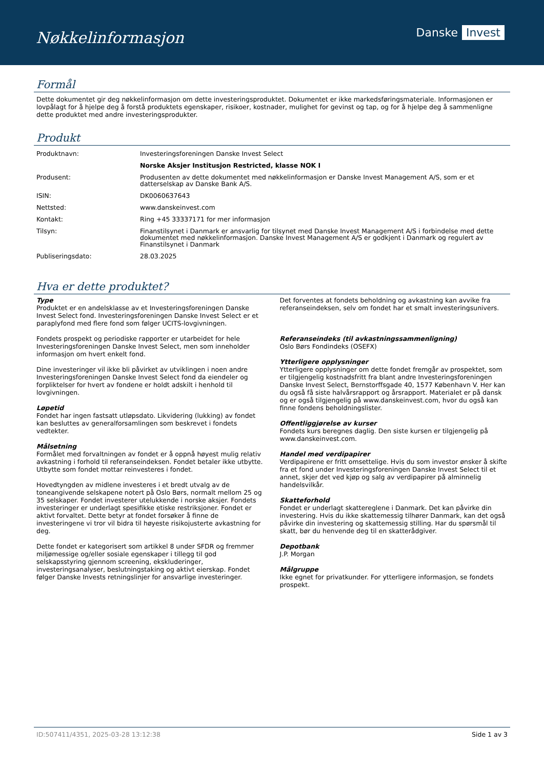Nøkkelinformasjon
Danske Invest
Formål
Dette dokumentet gir deg nøkkelinformasjon om dette investeringsproduktet. Dokumentet er ikke markedsføringsmateriale. Informasjonen er lovpålagt for å hjelpe deg å forstå produktets egenskaper, risikoer, kostnader, mulighet for gevinst og tap, og for å hjelpe deg å sammenligne dette produktet med andre investeringsprodukter.
Produkt
| Produktnavn: | Investeringsforeningen Danske Invest Select |
| | Norske Aksjer Institusjon Restricted, klasse NOK I |
| Produsent: | Produsenten av dette dokumentet med nøkkelinformasjon er Danske Invest Management A/S, som er et datterselskap av Danske Bank A/S. |
| ISIN: | DK0060637643 |
| Nettsted: | www.danskeinvest.com |
| Kontakt: | Ring +45 33337171 for mer informasjon |
| Tilsyn: | Finanstilsynet i Danmark er ansvarlig for tilsynet med Danske Invest Management A/S i forbindelse med dette dokumentet med nøkkelinformasjon. Danske Invest Management A/S er godkjent i Danmark og regulert av Finanstilsynet i Danmark |
| Publiseringsdato: | 28.03.2025 |
Hva er dette produktet?
Type
Produktet er en andelsklasse av et Investeringsforeningen Danske Invest Select fond. Investeringsforeningen Danske Invest Select er et paraplyfond med flere fond som følger UCITS-lovgivningen.
Fondets prospekt og periodiske rapporter er utarbeidet for hele Investeringsforeningen Danske Invest Select, men som inneholder informasjon om hvert enkelt fond.
Dine investeringer vil ikke bli påvirket av utviklingen i noen andre Investeringsforeningen Danske Invest Select fond da eiendeler og forpliktelser for hvert av fondene er holdt adskilt i henhold til lovgivningen.
Løpetid
Fondet har ingen fastsatt utløpsdato. Likvidering (lukking) av fondet kan besluttes av generalforsamlingen som beskrevet i fondets vedtekter.
Målsetning
Formålet med forvaltningen av fondet er å oppnå høyest mulig relativ avkastning i forhold til referanseindeksen. Fondet betaler ikke utbytte. Utbytte som fondet mottar reinvesteres i fondet.
Hovedtyngden av midlene investeres i et bredt utvalg av de toneangivende selskapene notert på Oslo Børs, normalt mellom 25 og 35 selskaper. Fondet investerer utelukkende i norske aksjer. Fondets investeringer er underlagt spesifikke etiske restriksjoner. Fondet er aktivt forvaltet. Dette betyr at fondet forsøker å finne de investeringene vi tror vil bidra til høyeste risikojusterte avkastning for deg.
Dette fondet er kategorisert som artikkel 8 under SFDR og fremmer miljømessige og/eller sosiale egenskaper i tillegg til god selskapsstyring gjennom screening, ekskluderinger, investeringsanalyser, beslutningstaking og aktivt eierskap. Fondet følger Danske Invests retningslinjer for ansvarlige investeringer.
Det forventes at fondets beholdning og avkastning kan avvike fra referanseindeksen, selv om fondet har et smalt investeringsunivers.
Referanseindeks (til avkastningssammenligning)
Oslo Børs Fondindeks (OSEFX)
Ytterligere opplysninger
Ytterligere opplysninger om dette fondet fremgår av prospektet, som er tilgjengelig kostnadsfritt fra blant andre Investeringsforeningen Danske Invest Select, Bernstorffsgade 40, 1577 København V. Her kan du også få siste halvårsrapport og årsrapport. Materialet er på dansk og er også tilgjengelig på www.danskeinvest.com, hvor du også kan finne fondens beholdningslister.
Offentliggjørelse av kurser
Fondets kurs beregnes daglig. Den siste kursen er tilgjengelig på www.danskeinvest.com.
Handel med verdipapirer
Verdipapirene er fritt omsettelige. Hvis du som investor ønsker å skifte fra et fond under Investeringsforeningen Danske Invest Select til et annet, skjer det ved kjøp og salg av verdipapirer på alminnelig handelsvilkår.
Skatteforhold
Fondet er underlagt skattereglene i Danmark. Det kan påvirke din investering. Hvis du ikke skattemessig tilhører Danmark, kan det også påvirke din investering og skattemessig stilling. Har du spørsmål til skatt, bør du henvende deg til en skatterådgiver.
Depotbank
J.P. Morgan
Målgruppe
Ikke egnet for privatkunder. For ytterligere informasjon, se fondets prospekt.
ID:507411/4351, 2025-03-28 13:12:38 Side 1 av 3